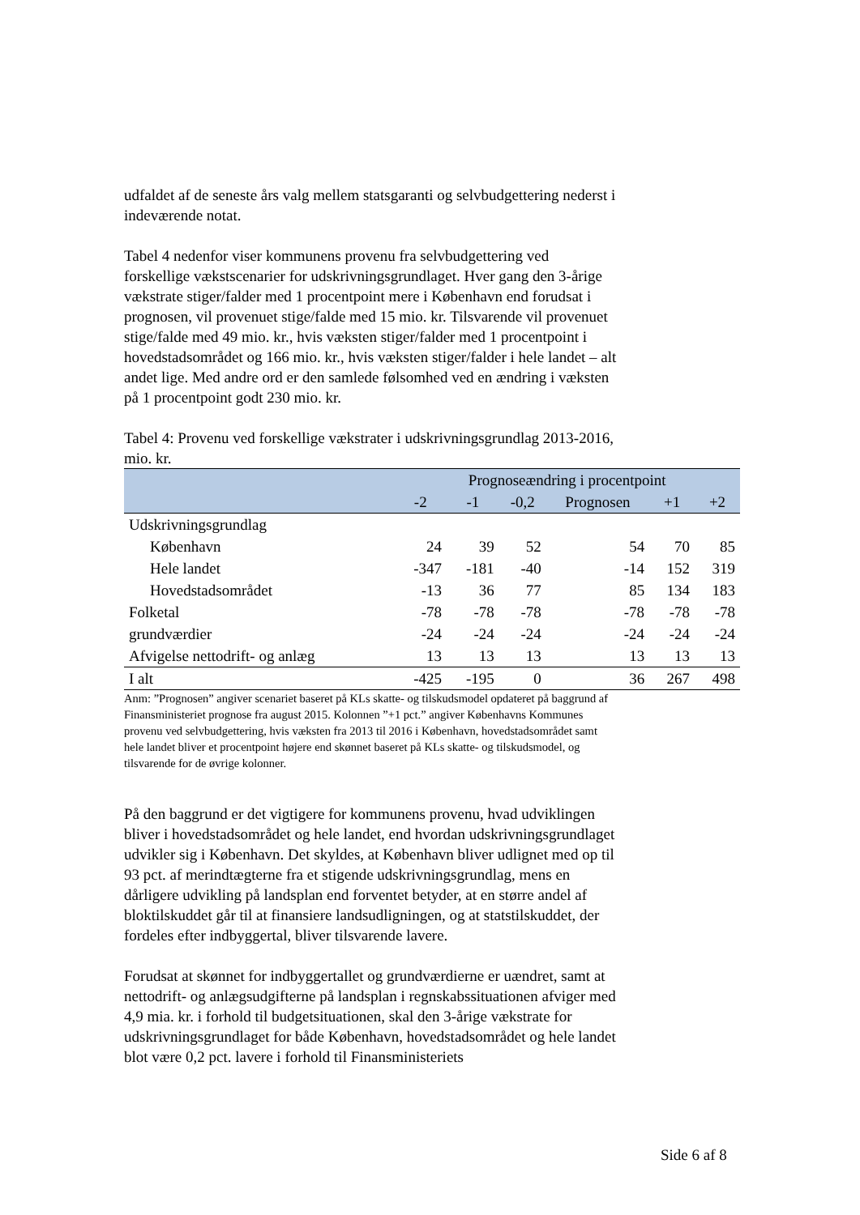udfaldet af de seneste års valg mellem statsgaranti og selvbudgettering nederst i indeværende notat.
Tabel 4 nedenfor viser kommunens provenu fra selvbudgettering ved forskellige vækstscenarier for udskrivningsgrundlaget. Hver gang den 3-årige vækstrate stiger/falder med 1 procentpoint mere i København end forudsat i prognosen, vil provenuet stige/falde med 15 mio. kr. Tilsvarende vil provenuet stige/falde med 49 mio. kr., hvis væksten stiger/falder med 1 procentpoint i hovedstadsområdet og 166 mio. kr., hvis væksten stiger/falder i hele landet – alt andet lige. Med andre ord er den samlede følsomhed ved en ændring i væksten på 1 procentpoint godt 230 mio. kr.
Tabel 4: Provenu ved forskellige vækstrater i udskrivningsgrundlag 2013-2016, mio. kr.
| | Prognoseændring i procentpoint | | | | | |
| --- | --- | --- | --- | --- | --- | --- |
| | -2 | -1 | -0,2 | Prognosen | +1 | +2 |
| Udskrivningsgrundlag | | | | | | |
| København | 24 | 39 | 52 | 54 | 70 | 85 |
| Hele landet | -347 | -181 | -40 | -14 | 152 | 319 |
| Hovedstadsområdet | -13 | 36 | 77 | 85 | 134 | 183 |
| Folketal | -78 | -78 | -78 | -78 | -78 | -78 |
| grundværdier | -24 | -24 | -24 | -24 | -24 | -24 |
| Afvigelse nettodrift- og anlæg | 13 | 13 | 13 | 13 | 13 | 13 |
| I alt | -425 | -195 | 0 | 36 | 267 | 498 |
Anm: ”Prognosen” angiver scenariet baseret på KLs skatte- og tilskudsmodel opdateret på baggrund af Finansministeriet prognose fra august 2015. Kolonnen ”+1 pct.” angiver Københavns Kommunes provenu ved selvbudgettering, hvis væksten fra 2013 til 2016 i København, hovedstadsområdet samt hele landet bliver et procentpoint højere end skønnet baseret på KLs skatte- og tilskudsmodel, og tilsvarende for de øvrige kolonner.
På den baggrund er det vigtigere for kommunens provenu, hvad udviklingen bliver i hovedstadsområdet og hele landet, end hvordan udskrivningsgrundlaget udvikler sig i København. Det skyldes, at København bliver udlignet med op til 93 pct. af merindtægterne fra et stigende udskrivningsgrundlag, mens en dårligere udvikling på landsplan end forventet betyder, at en større andel af bloktilskuddet går til at finansiere landsudligningen, og at statstilskuddet, der fordeles efter indbyggertal, bliver tilsvarende lavere.
Forudsat at skønnet for indbyggertallet og grundværdierne er uændret, samt at nettodrift- og anlægsudgifterne på landsplan i regnskabssituationen afviger med 4,9 mia. kr. i forhold til budgetsituationen, skal den 3-årige vækstrate for udskrivningsgrundlaget for både København, hovedstadsområdet og hele landet blot være 0,2 pct. lavere i forhold til Finansministeriets
Side 6 af 8